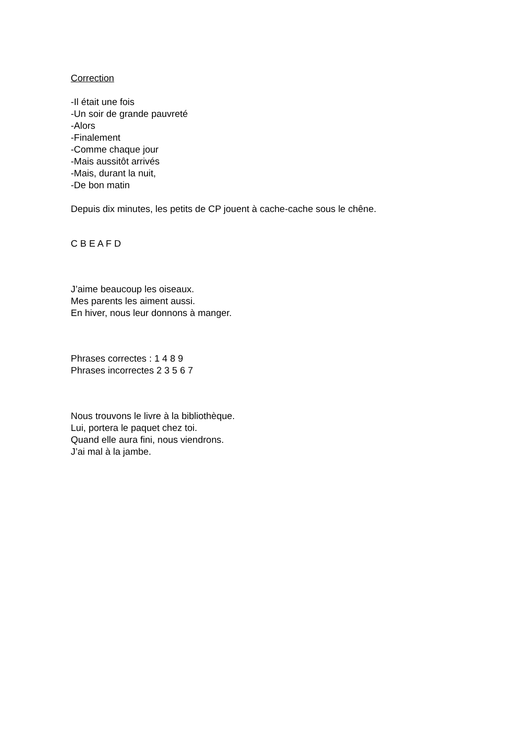Correction
-Il était une fois
-Un soir de grande pauvreté
-Alors
-Finalement
-Comme chaque jour
-Mais aussitôt arrivés
-Mais, durant la nuit,
-De bon matin
Depuis dix minutes, les petits de CP jouent à cache-cache sous le chêne.
C B E A F D
J’aime beaucoup les oiseaux.
Mes parents les aiment aussi.
En hiver, nous leur donnons à manger.
Phrases correctes : 1 4 8 9
Phrases incorrectes 2 3 5 6 7
Nous trouvons le livre à la bibliothèque.
Lui, portera le paquet chez toi.
Quand elle aura fini, nous viendrons.
J’ai mal à la jambe.